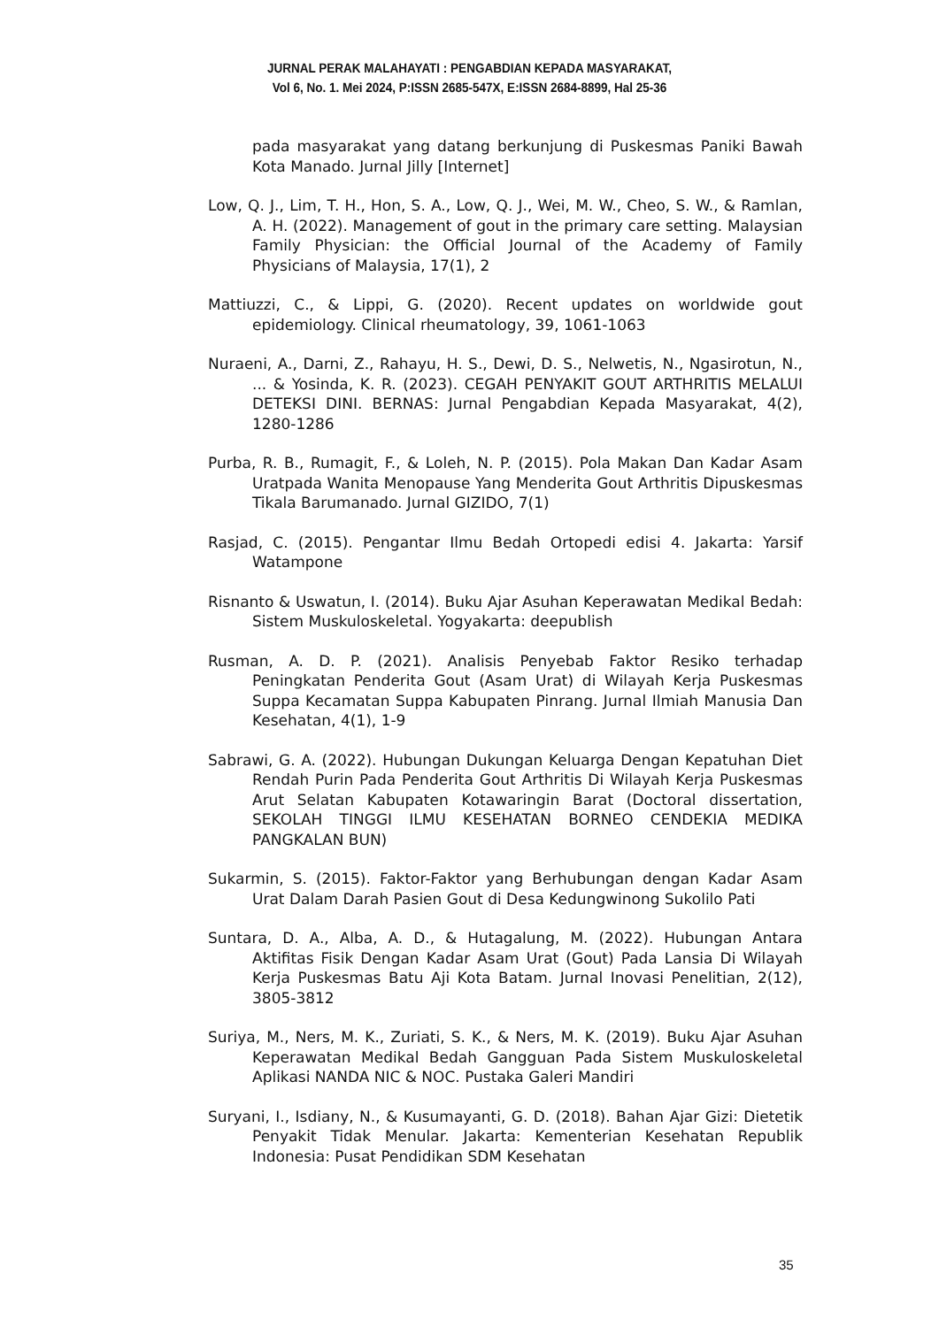JURNAL PERAK MALAHAYATI : PENGABDIAN KEPADA MASYARAKAT,
Vol 6, No. 1. Mei 2024, P:ISSN 2685-547X, E:ISSN 2684-8899, Hal 25-36
pada masyarakat yang datang berkunjung di Puskesmas Paniki Bawah Kota Manado. Jurnal Jilly [Internet]
Low, Q. J., Lim, T. H., Hon, S. A., Low, Q. J., Wei, M. W., Cheo, S. W., & Ramlan, A. H. (2022). Management of gout in the primary care setting. Malaysian Family Physician: the Official Journal of the Academy of Family Physicians of Malaysia, 17(1), 2
Mattiuzzi, C., & Lippi, G. (2020). Recent updates on worldwide gout epidemiology. Clinical rheumatology, 39, 1061-1063
Nuraeni, A., Darni, Z., Rahayu, H. S., Dewi, D. S., Nelwetis, N., Ngasirotun, N., ... & Yosinda, K. R. (2023). CEGAH PENYAKIT GOUT ARTHRITIS MELALUI DETEKSI DINI. BERNAS: Jurnal Pengabdian Kepada Masyarakat, 4(2), 1280-1286
Purba, R. B., Rumagit, F., & Loleh, N. P. (2015). Pola Makan Dan Kadar Asam Uratpada Wanita Menopause Yang Menderita Gout Arthritis Dipuskesmas Tikala Barumanado. Jurnal GIZIDO, 7(1)
Rasjad, C. (2015). Pengantar Ilmu Bedah Ortopedi edisi 4. Jakarta: Yarsif Watampone
Risnanto & Uswatun, I. (2014). Buku Ajar Asuhan Keperawatan Medikal Bedah: Sistem Muskuloskeletal. Yogyakarta: deepublish
Rusman, A. D. P. (2021). Analisis Penyebab Faktor Resiko terhadap Peningkatan Penderita Gout (Asam Urat) di Wilayah Kerja Puskesmas Suppa Kecamatan Suppa Kabupaten Pinrang. Jurnal Ilmiah Manusia Dan Kesehatan, 4(1), 1-9
Sabrawi, G. A. (2022). Hubungan Dukungan Keluarga Dengan Kepatuhan Diet Rendah Purin Pada Penderita Gout Arthritis Di Wilayah Kerja Puskesmas Arut Selatan Kabupaten Kotawaringin Barat (Doctoral dissertation, SEKOLAH TINGGI ILMU KESEHATAN BORNEO CENDEKIA MEDIKA PANGKALAN BUN)
Sukarmin, S. (2015). Faktor-Faktor yang Berhubungan dengan Kadar Asam Urat Dalam Darah Pasien Gout di Desa Kedungwinong Sukolilo Pati
Suntara, D. A., Alba, A. D., & Hutagalung, M. (2022). Hubungan Antara Aktifitas Fisik Dengan Kadar Asam Urat (Gout) Pada Lansia Di Wilayah Kerja Puskesmas Batu Aji Kota Batam. Jurnal Inovasi Penelitian, 2(12), 3805-3812
Suriya, M., Ners, M. K., Zuriati, S. K., & Ners, M. K. (2019). Buku Ajar Asuhan Keperawatan Medikal Bedah Gangguan Pada Sistem Muskuloskeletal Aplikasi NANDA NIC & NOC. Pustaka Galeri Mandiri
Suryani, I., Isdiany, N., & Kusumayanti, G. D. (2018). Bahan Ajar Gizi: Dietetik Penyakit Tidak Menular. Jakarta: Kementerian Kesehatan Republik Indonesia: Pusat Pendidikan SDM Kesehatan
35